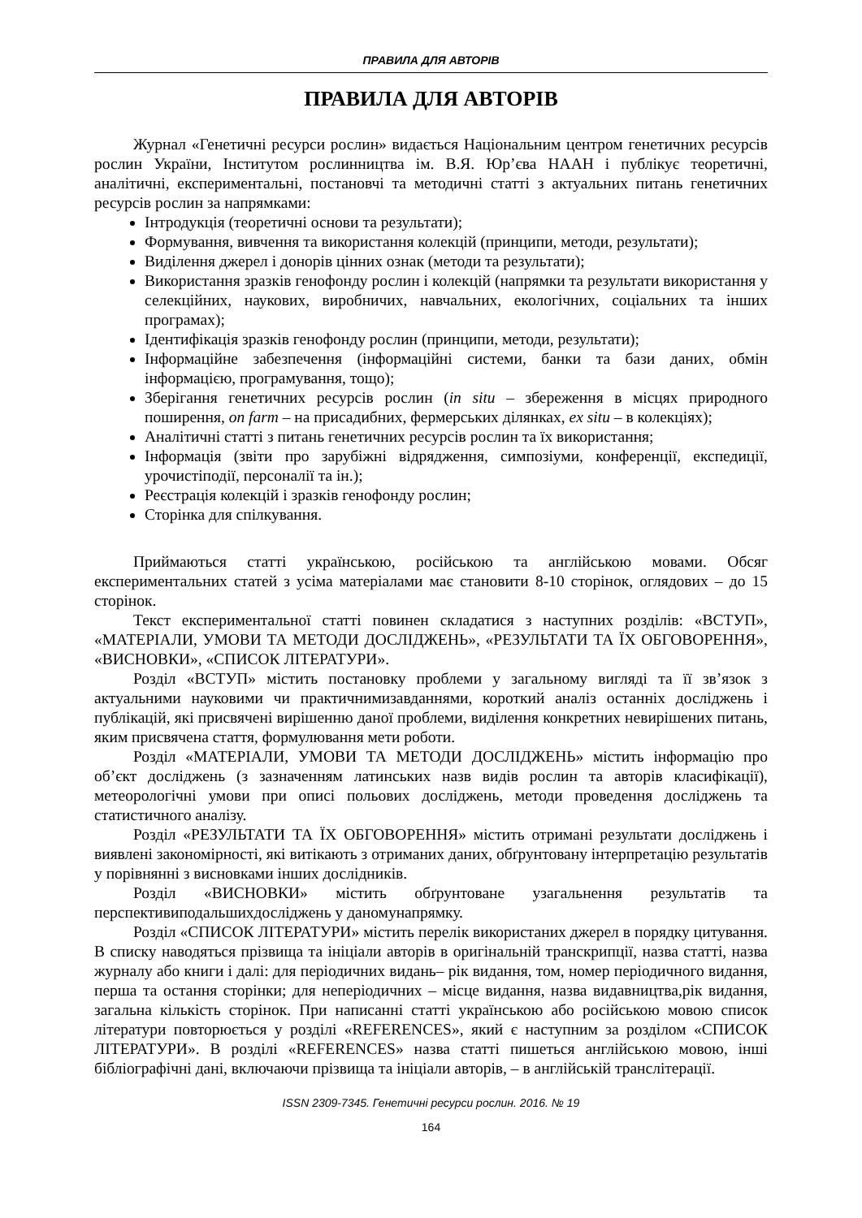ПРАВИЛА ДЛЯ АВТОРІВ
ПРАВИЛА ДЛЯ АВТОРІВ
Журнал «Генетичні ресурси рослин» видається Національним центром генетичних ресурсів рослин України, Інститутом рослинництва ім. В.Я. Юр’єва НААН і публікує теоретичні, аналітичні, експериментальні, постановчі та методичні статті з актуальних питань генетичних ресурсів рослин за напрямками:
Інтродукція (теоретичні основи та результати);
Формування, вивчення та використання колекцій (принципи, методи, результати);
Виділення джерел і донорів цінних ознак (методи та результати);
Використання зразків генофонду рослин і колекцій (напрямки та результати використання у селекційних, наукових, виробничих, навчальних, екологічних, соціальних та інших програмах);
Ідентифікація зразків генофонду рослин (принципи, методи, результати);
Інформаційне забезпечення (інформаційні системи, банки та бази даних, обмін інформацією, програмування, тощо);
Зберігання генетичних ресурсів рослин (in situ – збереження в місцях природного поширення, on farm – на присадибних, фермерських ділянках, ex situ – в колекціях);
Аналітичні статті з питань генетичних ресурсів рослин та їх використання;
Інформація (звіти про зарубіжні відрядження, симпозіуми, конференції, експедиції, урочистіподії, персоналії та ін.);
Реєстрація колекцій і зразків генофонду рослин;
Сторінка для спілкування.
Приймаються статті українською, російською та англійською мовами. Обсяг експериментальних статей з усіма матеріалами має становити 8-10 сторінок, оглядових – до 15 сторінок.
Текст експериментальної статті повинен складатися з наступних розділів: «ВСТУП», «МАТЕРІАЛИ, УМОВИ ТА МЕТОДИ ДОСЛІДЖЕНЬ», «РЕЗУЛЬТАТИ ТА ЇХ ОБГОВОРЕННЯ», «ВИСНОВКИ», «СПИСОК ЛІТЕРАТУРИ».
Розділ «ВСТУП» містить постановку проблеми у загальному вигляді та її зв’язок з актуальними науковими чи практичнимизавданнями, короткий аналіз останніх досліджень і публікацій, які присвячені вирішенню даної проблеми, виділення конкретних невирішених питань, яким присвячена стаття, формулювання мети роботи.
Розділ «МАТЕРІАЛИ, УМОВИ ТА МЕТОДИ ДОСЛІДЖЕНЬ» містить інформацію про об’єкт досліджень (з зазначенням латинських назв видів рослин та авторів класифікації), метеорологічні умови при описі польових досліджень, методи проведення досліджень та статистичного аналізу.
Розділ «РЕЗУЛЬТАТИ ТА ЇХ ОБГОВОРЕННЯ» містить отримані результати досліджень і виявлені закономірності, які витікають з отриманих даних, обґрунтовану інтерпретацію результатів у порівнянні з висновками інших дослідників.
Розділ «ВИСНОВКИ» містить обґрунтоване узагальнення результатів та перспективиподальшихдосліджень у даномунапрямку.
Розділ «СПИСОК ЛІТЕРАТУРИ» містить перелік використаних джерел в порядку цитування. В списку наводяться прізвища та ініціали авторів в оригінальній транскрипції, назва статті, назва журналу або книги і далі: для періодичних видань– рік видання, том, номер періодичного видання, перша та остання сторінки; для неперіодичних – місце видання, назва видавництва,рік видання, загальна кількість сторінок. При написанні статті українською або російською мовою список літератури повторюється у розділі «REFERENCES», який є наступним за розділом «СПИСОК ЛІТЕРАТУРИ». В розділі «REFERENCES» назва статті пишеться англійською мовою, інші бібліографічні дані, включаючи прізвища та ініціали авторів, – в англійській транслітерації.
ISSN 2309-7345. Генетичні ресурси рослин. 2016. № 19
164